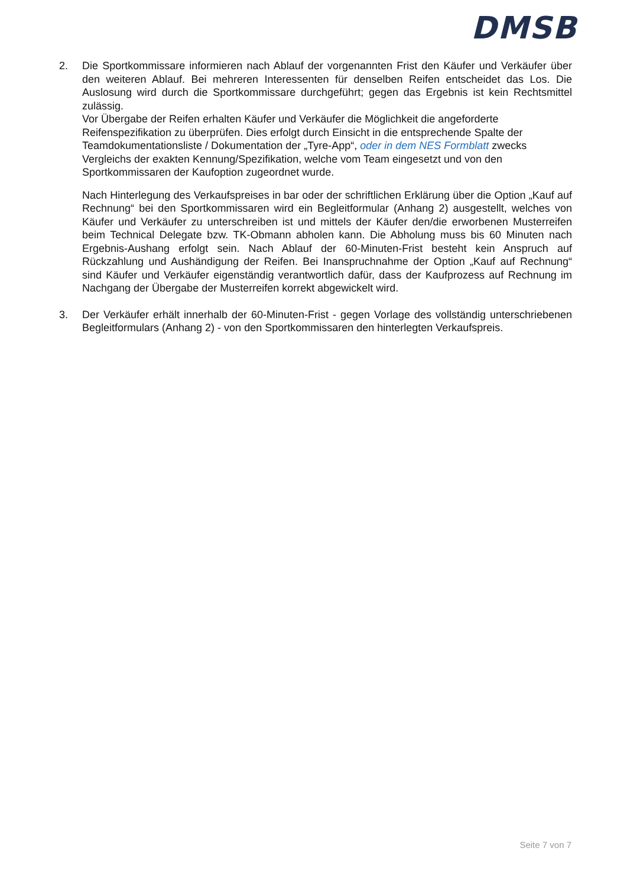DMSB
2. Die Sportkommissare informieren nach Ablauf der vorgenannten Frist den Käufer und Verkäufer über den weiteren Ablauf. Bei mehreren Interessenten für denselben Reifen entscheidet das Los. Die Auslosung wird durch die Sportkommissare durchgeführt; gegen das Ergebnis ist kein Rechtsmittel zulässig.
Vor Übergabe der Reifen erhalten Käufer und Verkäufer die Möglichkeit die angeforderte Reifenspezifikation zu überprüfen. Dies erfolgt durch Einsicht in die entsprechende Spalte der Teamdokumentationsliste / Dokumentation der „Tyre-App“, oder in dem NES Formblatt zwecks Vergleichs der exakten Kennung/Spezifikation, welche vom Team eingesetzt und von den Sportkommissaren der Kaufoption zugeordnet wurde.
Nach Hinterlegung des Verkaufspreises in bar oder der schriftlichen Erklärung über die Option „Kauf auf Rechnung“ bei den Sportkommissaren wird ein Begleitformular (Anhang 2) ausgestellt, welches von Käufer und Verkäufer zu unterschreiben ist und mittels der Käufer den/die erworbenen Musterreifen beim Technical Delegate bzw. TK-Obmann abholen kann. Die Abholung muss bis 60 Minuten nach Ergebnis-Aushang erfolgt sein. Nach Ablauf der 60-Minuten-Frist besteht kein Anspruch auf Rückzahlung und Aushändigung der Reifen. Bei Inanspruchnahme der Option „Kauf auf Rechnung“ sind Käufer und Verkäufer eigenständig verantwortlich dafür, dass der Kaufprozess auf Rechnung im Nachgang der Übergabe der Musterreifen korrekt abgewickelt wird.
3. Der Verkäufer erhält innerhalb der 60-Minuten-Frist - gegen Vorlage des vollständig unterschriebenen Begleitformulars (Anhang 2) - von den Sportkommissaren den hinterlegten Verkaufspreis.
Seite 7 von 7